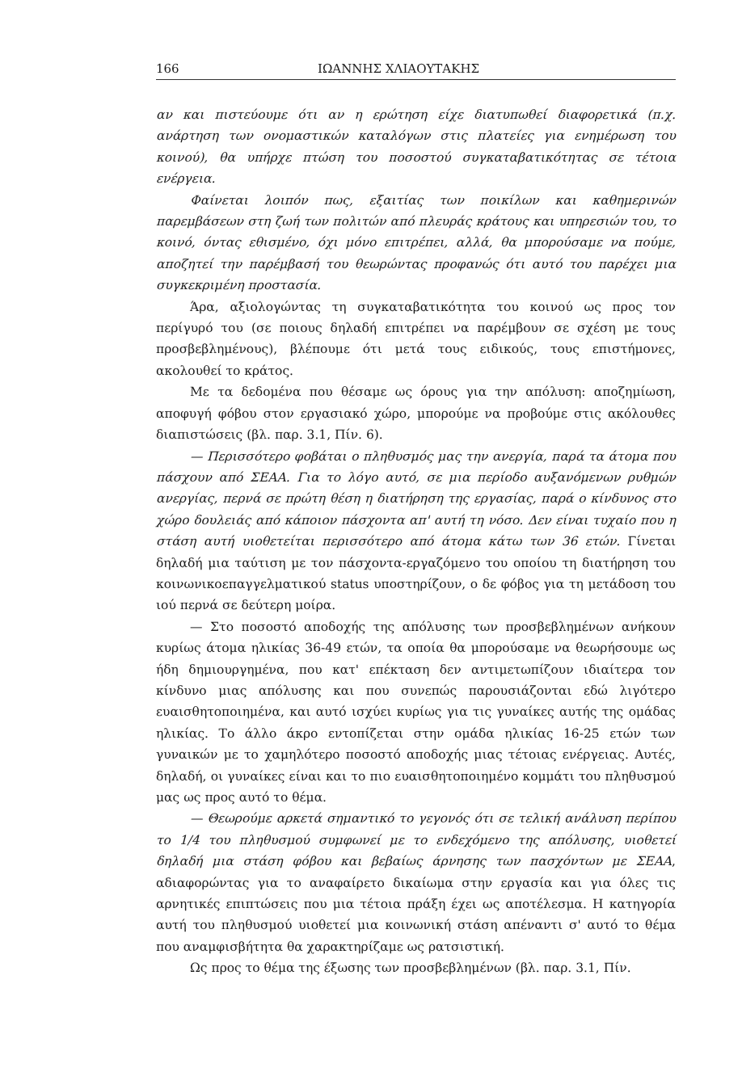166 ΙΩΑΝΝΗΣ ΧΛΙΑΟΥΤΑΚΗΣ
αν και πιστεύουμε ότι αν η ερώτηση είχε διατυπωθεί διαφορετικά (π.χ. ανάρτηση των ονομαστικών καταλόγων στις πλατείες για ενημέρωση του κοινού), θα υπήρχε πτώση του ποσοστού συγκαταβατικότητας σε τέτοια ενέργεια.
Φαίνεται λοιπόν πως, εξαιτίας των ποικίλων και καθημερινών παρεμβάσεων στη ζωή των πολιτών από πλευράς κράτους και υπηρεσιών του, το κοινό, όντας εθισμένο, όχι μόνο επιτρέπει, αλλά, θα μπορούσαμε να πούμε, αποζητεί την παρέμβασή του θεωρώντας προφανώς ότι αυτό του παρέχει μια συγκεκριμένη προστασία.
Άρα, αξιολογώντας τη συγκαταβατικότητα του κοινού ως προς τον περίγυρό του (σε ποιους δηλαδή επιτρέπει να παρέμβουν σε σχέση με τους προσβεβλημένους), βλέπουμε ότι μετά τους ειδικούς, τους επιστήμονες, ακολουθεί το κράτος.
Με τα δεδομένα που θέσαμε ως όρους για την απόλυση: αποζημίωση, αποφυγή φόβου στον εργασιακό χώρο, μπορούμε να προβούμε στις ακόλουθες διαπιστώσεις (βλ. παρ. 3.1, Πίν. 6).
— Περισσότερο φοβάται ο πληθυσμός μας την ανεργία, παρά τα άτομα που πάσχουν από ΣΕΑΑ. Για το λόγο αυτό, σε μια περίοδο αυξανόμενων ρυθμών ανεργίας, περνά σε πρώτη θέση η διατήρηση της εργασίας, παρά ο κίνδυνος στο χώρο δουλειάς από κάποιον πάσχοντα απ' αυτή τη νόσο. Δεν είναι τυχαίο που η στάση αυτή υιοθετείται περισσότερο από άτομα κάτω των 36 ετών. Γίνεται δηλαδή μια ταύτιση με τον πάσχοντα-εργαζόμενο του οποίου τη διατήρηση του κοινωνικοεπαγγελματικού status υποστηρίζουν, ο δε φόβος για τη μετάδοση του ιού περνά σε δεύτερη μοίρα.
— Στο ποσοστό αποδοχής της απόλυσης των προσβεβλημένων ανήκουν κυρίως άτομα ηλικίας 36-49 ετών, τα οποία θα μπορούσαμε να θεωρήσουμε ως ήδη δημιουργημένα, που κατ' επέκταση δεν αντιμετωπίζουν ιδιαίτερα τον κίνδυνο μιας απόλυσης και που συνεπώς παρουσιάζονται εδώ λιγότερο ευαισθητοποιημένα, και αυτό ισχύει κυρίως για τις γυναίκες αυτής της ομάδας ηλικίας. Το άλλο άκρο εντοπίζεται στην ομάδα ηλικίας 16-25 ετών των γυναικών με το χαμηλότερο ποσοστό αποδοχής μιας τέτοιας ενέργειας. Αυτές, δηλαδή, οι γυναίκες είναι και το πιο ευαισθητοποιημένο κομμάτι του πληθυσμού μας ως προς αυτό το θέμα.
— Θεωρούμε αρκετά σημαντικό το γεγονός ότι σε τελική ανάλυση περίπου το 1/4 του πληθυσμού συμφωνεί με το ενδεχόμενο της απόλυσης, υιοθετεί δηλαδή μια στάση φόβου και βεβαίως άρνησης των πασχόντων με ΣΕΑΑ, αδιαφορώντας για το αναφαίρετο δικαίωμα στην εργασία και για όλες τις αρνητικές επιπτώσεις που μια τέτοια πράξη έχει ως αποτέλεσμα. Η κατηγορία αυτή του πληθυσμού υιοθετεί μια κοινωνική στάση απέναντι σ' αυτό το θέμα που αναμφισβήτητα θα χαρακτηρίζαμε ως ρατσιστική.
Ως προς το θέμα της έξωσης των προσβεβλημένων (βλ. παρ. 3.1, Πίν.